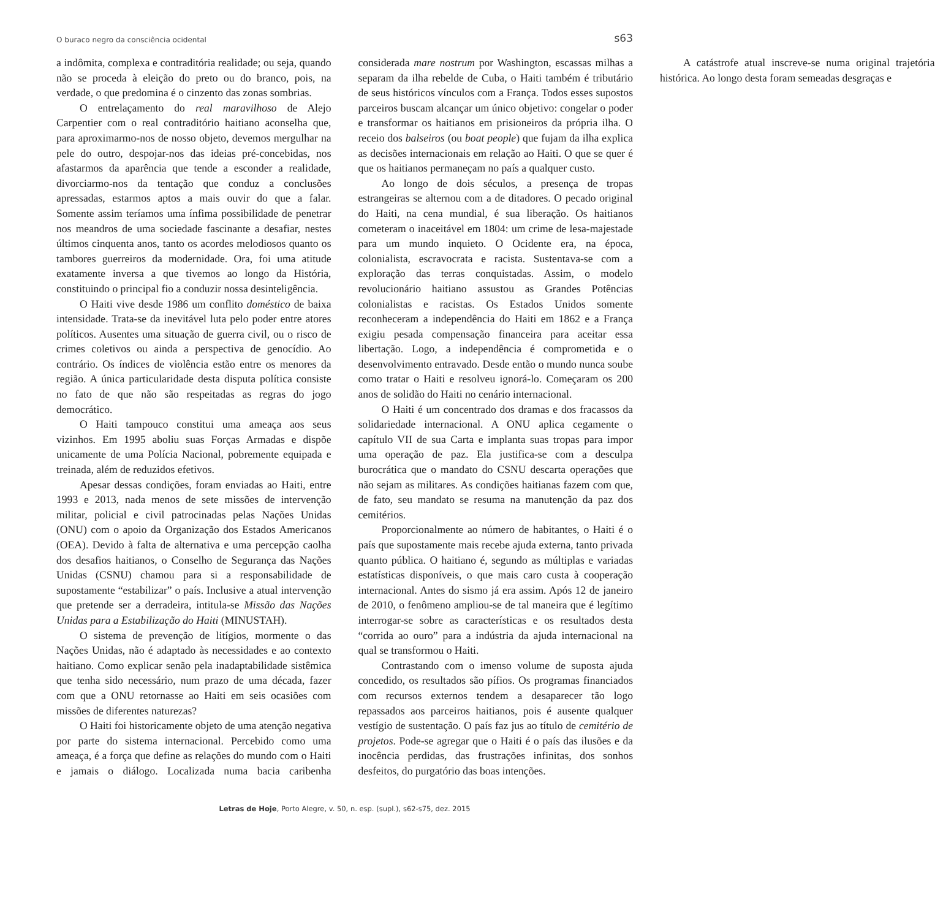O buraco negro da consciência ocidental s63
a indômita, complexa e contraditória realidade; ou seja, quando não se proceda à eleição do preto ou do branco, pois, na verdade, o que predomina é o cinzento das zonas sombrias.
O entrelaçamento do real maravilhoso de Alejo Carpentier com o real contraditório haitiano aconselha que, para aproximarmo-nos de nosso objeto, devemos mergulhar na pele do outro, despojar-nos das ideias pré-concebidas, nos afastarmos da aparência que tende a esconder a realidade, divorciarmo-nos da tentação que conduz a conclusões apressadas, estarmos aptos a mais ouvir do que a falar. Somente assim teríamos uma ínfima possibilidade de penetrar nos meandros de uma sociedade fascinante a desafiar, nestes últimos cinquenta anos, tanto os acordes melodiosos quanto os tambores guerreiros da modernidade. Ora, foi uma atitude exatamente inversa a que tivemos ao longo da História, constituindo o principal fio a conduzir nossa desinteligência.
O Haiti vive desde 1986 um conflito doméstico de baixa intensidade. Trata-se da inevitável luta pelo poder entre atores políticos. Ausentes uma situação de guerra civil, ou o risco de crimes coletivos ou ainda a perspectiva de genocídio. Ao contrário. Os índices de violência estão entre os menores da região. A única particularidade desta disputa política consiste no fato de que não são respeitadas as regras do jogo democrático.
O Haiti tampouco constitui uma ameaça aos seus vizinhos. Em 1995 aboliu suas Forças Armadas e dispõe unicamente de uma Polícia Nacional, pobremente equipada e treinada, além de reduzidos efetivos.
Apesar dessas condições, foram enviadas ao Haiti, entre 1993 e 2013, nada menos de sete missões de intervenção militar, policial e civil patrocinadas pelas Nações Unidas (ONU) com o apoio da Organização dos Estados Americanos (OEA). Devido à falta de alternativa e uma percepção caolha dos desafios haitianos, o Conselho de Segurança das Nações Unidas (CSNU) chamou para si a responsabilidade de supostamente “estabilizar” o país. Inclusive a atual intervenção que pretende ser a derradeira, intitula-se Missão das Nações Unidas para a Estabilização do Haiti (MINUSTAH).
O sistema de prevenção de litígios, mormente o das Nações Unidas, não é adaptado às necessidades e ao contexto haitiano. Como explicar senão pela inadaptabilidade sistêmica que tenha sido necessário, num prazo de uma década, fazer com que a ONU retornasse ao Haiti em seis ocasiões com missões de diferentes naturezas?
O Haiti foi historicamente objeto de uma atenção negativa por parte do sistema internacional. Percebido como uma ameaça, é a força que define as relações do mundo com o Haiti e jamais o diálogo. Localizada numa bacia caribenha considerada mare nostrum por Washington, escassas milhas a separam da ilha rebelde de Cuba, o Haiti também é tributário de seus históricos vínculos com a França. Todos esses supostos parceiros buscam alcançar um único objetivo: congelar o poder e transformar os haitianos em prisioneiros da própria ilha. O receio dos balseiros (ou boat people) que fujam da ilha explica as decisões internacionais em relação ao Haiti. O que se quer é que os haitianos permaneçam no país a qualquer custo.
Ao longo de dois séculos, a presença de tropas estrangeiras se alternou com a de ditadores. O pecado original do Haiti, na cena mundial, é sua liberação. Os haitianos cometeram o inaceitável em 1804: um crime de lesa-majestade para um mundo inquieto. O Ocidente era, na época, colonialista, escravocrata e racista. Sustentava-se com a exploração das terras conquistadas. Assim, o modelo revolucionário haitiano assustou as Grandes Potências colonialistas e racistas. Os Estados Unidos somente reconheceram a independência do Haiti em 1862 e a França exigiu pesada compensação financeira para aceitar essa libertação. Logo, a independência é comprometida e o desenvolvimento entravado. Desde então o mundo nunca soube como tratar o Haiti e resolveu ignorá-lo. Começaram os 200 anos de solidão do Haiti no cenário internacional.
O Haiti é um concentrado dos dramas e dos fracassos da solidariedade internacional. A ONU aplica cegamente o capítulo VII de sua Carta e implanta suas tropas para impor uma operação de paz. Ela justifica-se com a desculpa burocrática que o mandato do CSNU descarta operações que não sejam as militares. As condições haitianas fazem com que, de fato, seu mandato se resuma na manutenção da paz dos cemitérios.
Proporcionalmente ao número de habitantes, o Haiti é o país que supostamente mais recebe ajuda externa, tanto privada quanto pública. O haitiano é, segundo as múltiplas e variadas estatísticas disponíveis, o que mais caro custa à cooperação internacional. Antes do sismo já era assim. Após 12 de janeiro de 2010, o fenômeno ampliou-se de tal maneira que é legítimo interrogar-se sobre as características e os resultados desta “corrida ao ouro” para a indústria da ajuda internacional na qual se transformou o Haiti.
Contrastando com o imenso volume de suposta ajuda concedido, os resultados são pífios. Os programas financiados com recursos externos tendem a desaparecer tão logo repassados aos parceiros haitianos, pois é ausente qualquer vestígio de sustentação. O país faz jus ao título de cemitério de projetos. Pode-se agregar que o Haiti é o país das ilusões e da inocência perdidas, das frustrações infinitas, dos sonhos desfeitos, do purgatório das boas intenções.
A catástrofe atual inscreve-se numa original trajetória histórica. Ao longo desta foram semeadas desgraças e
Letras de Hoje, Porto Alegre, v. 50, n. esp. (supl.), s62-s75, dez. 2015